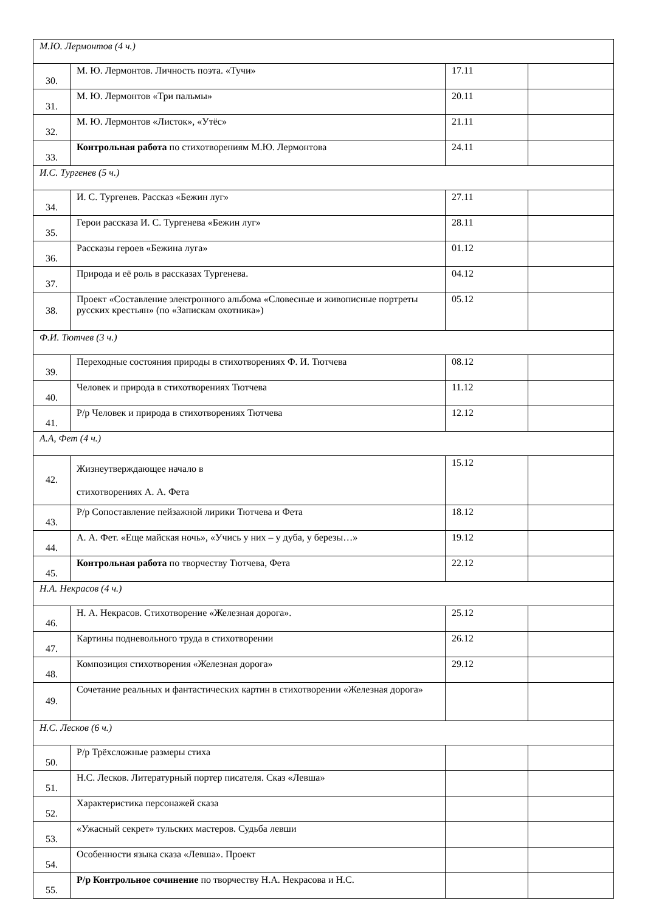| М.Ю. Лермонтов (4 ч.) | | | |
| 30. | М. Ю. Лермонтов. Личность поэта. «Тучи» | 17.11 | |
| 31. | М. Ю. Лермонтов «Три пальмы» | 20.11 | |
| 32. | М. Ю. Лермонтов «Листок», «Утёс» | 21.11 | |
| 33. | Контрольная работа по стихотворениям М.Ю. Лермонтова | 24.11 | |
| И.С. Тургенев (5 ч.) | | | |
| 34. | И. С. Тургенев. Рассказ «Бежин луг» | 27.11 | |
| 35. | Герои рассказа И. С. Тургенева «Бежин луг» | 28.11 | |
| 36. | Рассказы героев «Бежина луга» | 01.12 | |
| 37. | Природа и её роль в рассказах Тургенева. | 04.12 | |
| 38. | Проект «Составление электронного альбома «Словесные и живописные портреты русских крестьян» (по «Запискам охотника») | 05.12 | |
| Ф.И. Тютчев (3 ч.) | | | |
| 39. | Переходные состояния природы в стихотворениях Ф. И. Тютчева | 08.12 | |
| 40. | Человек и природа в стихотворениях Тютчева | 11.12 | |
| 41. | Р/р Человек и природа в стихотворениях Тютчева | 12.12 | |
| А.А, Фет (4 ч.) | | | |
| 42. | Жизнеутверждающее начало в стихотворениях А. А. Фета | 15.12 | |
| 43. | Р/р Сопоставление пейзажной лирики Тютчева и Фета | 18.12 | |
| 44. | А. А. Фет. «Еще майская ночь», «Учись у них – у дуба, у березы…» | 19.12 | |
| 45. | Контрольная работа по творчеству Тютчева, Фета | 22.12 | |
| Н.А. Некрасов (4 ч.) | | | |
| 46. | Н. А. Некрасов. Стихотворение «Железная дорога». | 25.12 | |
| 47. | Картины подневольного труда в стихотворении | 26.12 | |
| 48. | Композиция стихотворения «Железная дорога» | 29.12 | |
| 49. | Сочетание реальных и фантастических картин в стихотворении «Железная дорога» | | |
| Н.С. Лесков (6 ч.) | | | |
| 50. | Р/р Трёхсложные размеры стиха | | |
| 51. | Н.С. Лесков. Литературный портер писателя. Сказ «Левша» | | |
| 52. | Характеристика персонажей сказа | | |
| 53. | «Ужасный секрет» тульских мастеров. Судьба левши | | |
| 54. | Особенности языка сказа «Левша». Проект | | |
| 55. | Р/р Контрольное сочинение по творчеству Н.А. Некрасова и Н.С. | | |